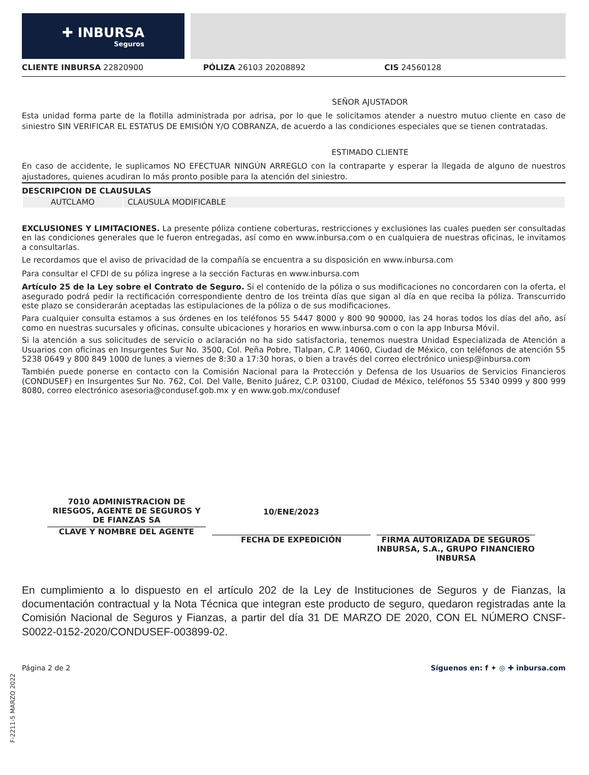✚ INBURSA
Seguros
CLIENTE INBURSA 22820900 PÓLIZA 26103 20208892 CIS 24560128
SEÑOR AJUSTADOR
Esta unidad forma parte de la flotilla administrada por adrisa, por lo que le solicitamos atender a nuestro mutuo cliente en caso de siniestro SIN VERIFICAR EL ESTATUS DE EMISIÓN Y/O COBRANZA, de acuerdo a las condiciones especiales que se tienen contratadas.
ESTIMADO CLIENTE
En caso de accidente, le suplicamos NO EFECTUAR NINGÚN ARREGLO con la contraparte y esperar la llegada de alguno de nuestros ajustadores, quienes acudiran lo más pronto posible para la atención del siniestro.
DESCRIPCION DE CLAUSULAS
| AUTCLAMO | CLAUSULA MODIFICABLE |
EXCLUSIONES Y LIMITACIONES. La presente póliza contiene coberturas, restricciones y exclusiones las cuales pueden ser consultadas en las condiciones generales que le fueron entregadas, así como en www.inbursa.com o en cualquiera de nuestras oficinas, le invitamos a consultarlas.
Le recordamos que el aviso de privacidad de la compañía se encuentra a su disposición en www.inbursa.com
Para consultar el CFDI de su póliza ingrese a la sección Facturas en www.inbursa.com
Artículo 25 de la Ley sobre el Contrato de Seguro. Si el contenido de la póliza o sus modificaciones no concordaren con la oferta, el asegurado podrá pedir la rectificación correspondiente dentro de los treinta días que sigan al día en que reciba la póliza. Transcurrido este plazo se considerarán aceptadas las estipulaciones de la póliza o de sus modificaciones.
Para cualquier consulta estamos a sus órdenes en los teléfonos 55 5447 8000 y 800 90 90000, las 24 horas todos los días del año, así como en nuestras sucursales y oficinas, consulte ubicaciones y horarios en www.inbursa.com o con la app Inbursa Móvil.
Si la atención a sus solicitudes de servicio o aclaración no ha sido satisfactoria, tenemos nuestra Unidad Especializada de Atención a Usuarios con oficinas en Insurgentes Sur No. 3500, Col. Peña Pobre, Tlalpan, C.P. 14060, Ciudad de México, con teléfonos de atención 55 5238 0649 y 800 849 1000 de lunes a viernes de 8:30 a 17:30 horas, o bien a través del correo electrónico uniesp@inbursa.com
También puede ponerse en contacto con la Comisión Nacional para la Protección y Defensa de los Usuarios de Servicios Financieros (CONDUSEF) en Insurgentes Sur No. 762, Col. Del Valle, Benito Juárez, C.P. 03100, Ciudad de México, teléfonos 55 5340 0999 y 800 999 8080, correo electrónico asesoria@condusef.gob.mx y en www.gob.mx/condusef
7010 ADMINISTRACION DE RIESGOS, AGENTE DE SEGUROS Y DE FIANZAS SA
CLAVE Y NOMBRE DEL AGENTE
10/ENE/2023
FECHA DE EXPEDICIÓN
FIRMA AUTORIZADA DE SEGUROS INBURSA, S.A., GRUPO FINANCIERO INBURSA
En cumplimiento a lo dispuesto en el artículo 202 de la Ley de Instituciones de Seguros y de Fianzas, la documentación contractual y la Nota Técnica que integran este producto de seguro, quedaron registradas ante la Comisión Nacional de Seguros y Fianzas, a partir del día 31 DE MARZO DE 2020, CON EL NÚMERO CNSF-S0022-0152-2020/CONDUSEF-003899-02.
Página 2 de 2 Síguenos en: f ✦ ◎ ✚ inbursa.com
F-2211-5 MARZO 2022